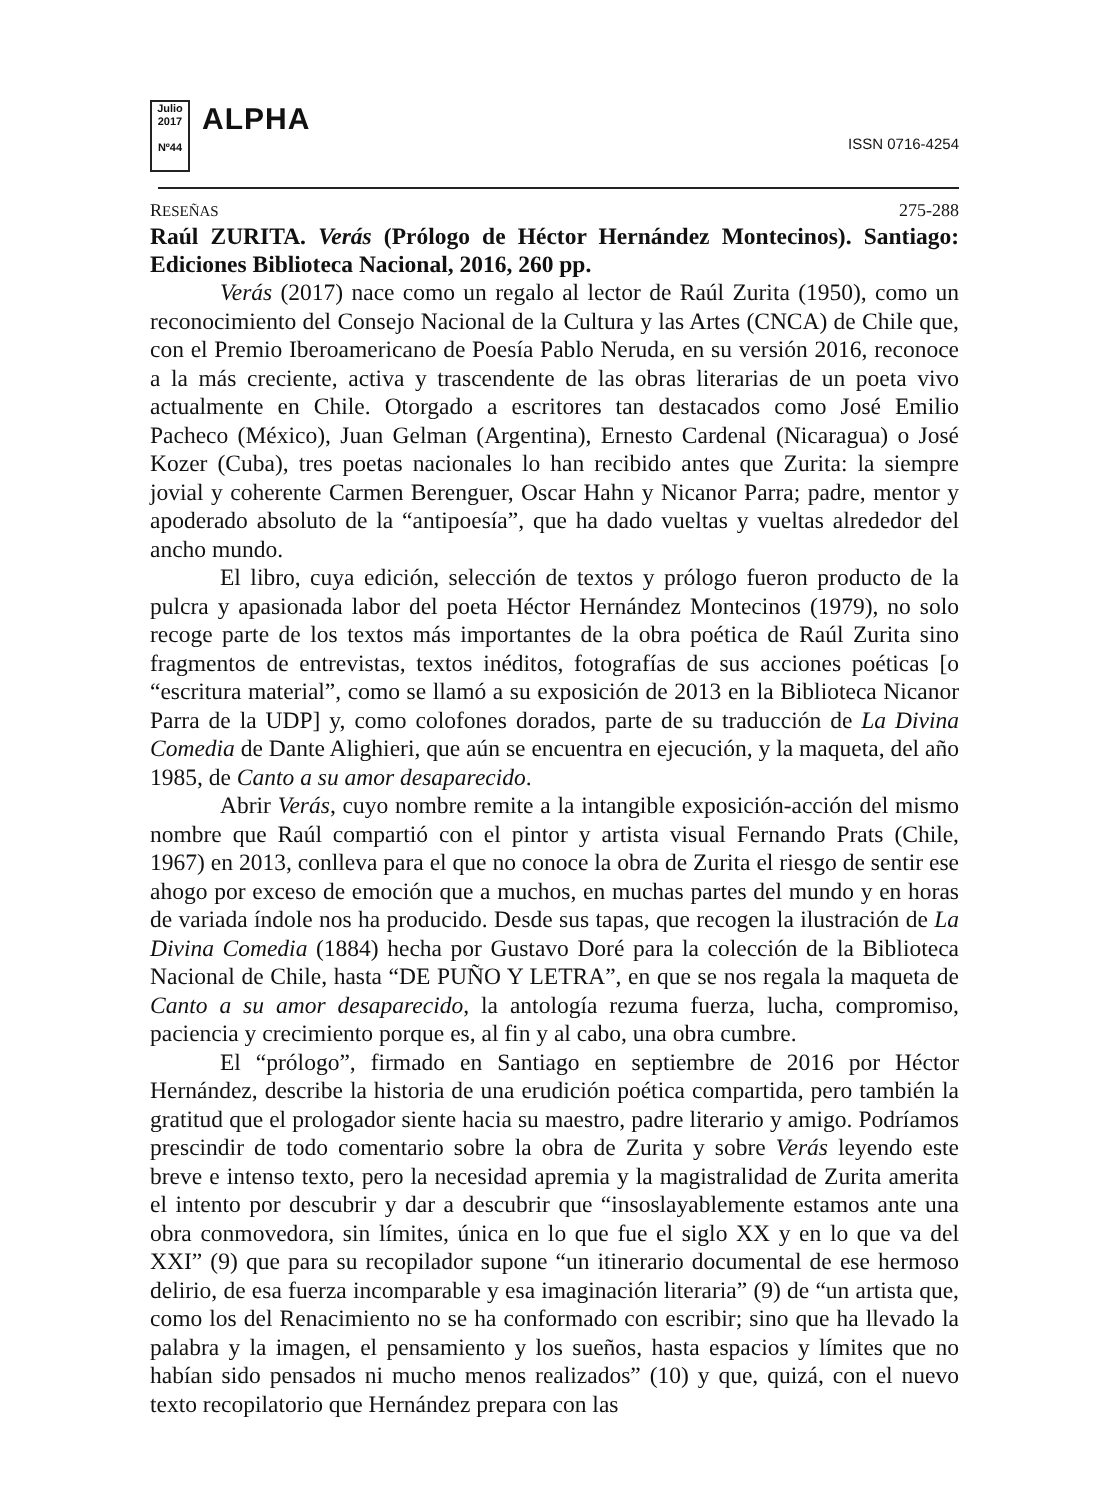Julio 2017
Nº44
ALPHA
ISSN 0716-4254
RESEÑAS 275-288
Raúl ZURITA. Verás (Prólogo de Héctor Hernández Montecinos). Santiago: Ediciones Biblioteca Nacional, 2016, 260 pp.
Verás (2017) nace como un regalo al lector de Raúl Zurita (1950), como un reconocimiento del Consejo Nacional de la Cultura y las Artes (CNCA) de Chile que, con el Premio Iberoamericano de Poesía Pablo Neruda, en su versión 2016, reconoce a la más creciente, activa y trascendente de las obras literarias de un poeta vivo actualmente en Chile. Otorgado a escritores tan destacados como José Emilio Pacheco (México), Juan Gelman (Argentina), Ernesto Cardenal (Nicaragua) o José Kozer (Cuba), tres poetas nacionales lo han recibido antes que Zurita: la siempre jovial y coherente Carmen Berenguer, Oscar Hahn y Nicanor Parra; padre, mentor y apoderado absoluto de la “antipoesía”, que ha dado vueltas y vueltas alrededor del ancho mundo.
El libro, cuya edición, selección de textos y prólogo fueron producto de la pulcra y apasionada labor del poeta Héctor Hernández Montecinos (1979), no solo recoge parte de los textos más importantes de la obra poética de Raúl Zurita sino fragmentos de entrevistas, textos inéditos, fotografías de sus acciones poéticas [o “escritura material”, como se llamó a su exposición de 2013 en la Biblioteca Nicanor Parra de la UDP] y, como colofones dorados, parte de su traducción de La Divina Comedia de Dante Alighieri, que aún se encuentra en ejecución, y la maqueta, del año 1985, de Canto a su amor desaparecido.
Abrir Verás, cuyo nombre remite a la intangible exposición-acción del mismo nombre que Raúl compartió con el pintor y artista visual Fernando Prats (Chile, 1967) en 2013, conlleva para el que no conoce la obra de Zurita el riesgo de sentir ese ahogo por exceso de emoción que a muchos, en muchas partes del mundo y en horas de variada índole nos ha producido. Desde sus tapas, que recogen la ilustración de La Divina Comedia (1884) hecha por Gustavo Doré para la colección de la Biblioteca Nacional de Chile, hasta “DE PUÑO Y LETRA”, en que se nos regala la maqueta de Canto a su amor desaparecido, la antología rezuma fuerza, lucha, compromiso, paciencia y crecimiento porque es, al fin y al cabo, una obra cumbre.
El “prólogo”, firmado en Santiago en septiembre de 2016 por Héctor Hernández, describe la historia de una erudición poética compartida, pero también la gratitud que el prologador siente hacia su maestro, padre literario y amigo. Podríamos prescindir de todo comentario sobre la obra de Zurita y sobre Verás leyendo este breve e intenso texto, pero la necesidad apremia y la magistralidad de Zurita amerita el intento por descubrir y dar a descubrir que “insoslayablemente estamos ante una obra conmovedora, sin límites, única en lo que fue el siglo XX y en lo que va del XXI” (9) que para su recopilador supone “un itinerario documental de ese hermoso delirio, de esa fuerza incomparable y esa imaginación literaria” (9) de “un artista que, como los del Renacimiento no se ha conformado con escribir; sino que ha llevado la palabra y la imagen, el pensamiento y los sueños, hasta espacios y límites que no habían sido pensados ni mucho menos realizados” (10) y que, quizá, con el nuevo texto recopilatorio que Hernández prepara con las